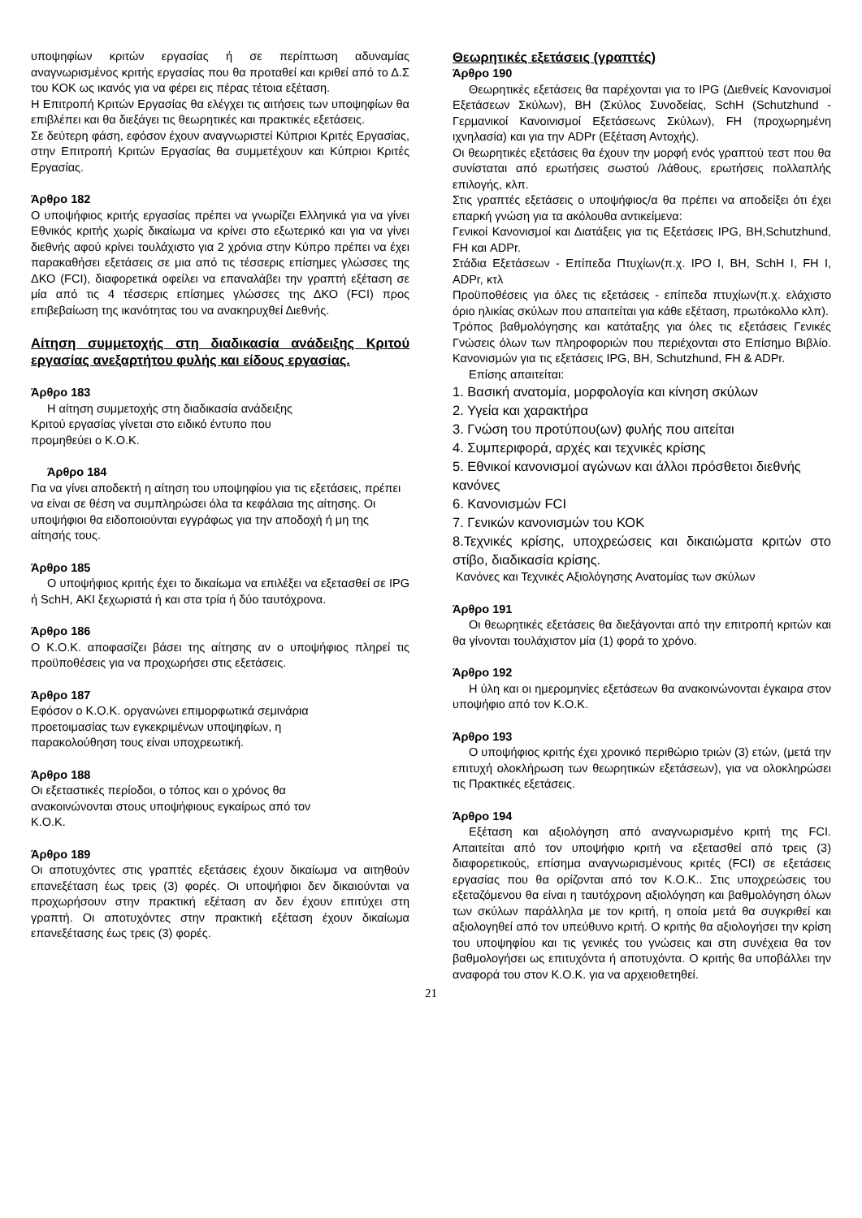υποψηφίων κριτών εργασίας ή σε περίπτωση αδυναμίας αναγνωρισμένος κριτής εργασίας που θα προταθεί και κριθεί από το Δ.Σ του ΚΟΚ ως ικανός για να φέρει εις πέρας τέτοια εξέταση.
Η Επιτροπή Κριτών Εργασίας θα ελέγχει τις αιτήσεις των υποψηφίων θα επιβλέπει και θα διεξάγει τις θεωρητικές και πρακτικές εξετάσεις.
Σε δεύτερη φάση, εφόσον έχουν αναγνωριστεί Κύπριοι Κριτές Εργασίας, στην Επιτροπή Κριτών Εργασίας θα συμμετέχουν και Κύπριοι Κριτές Εργασίας.
Άρθρο 182
Ο υποψήφιος κριτής εργασίας πρέπει να γνωρίζει Ελληνικά για να γίνει Εθνικός κριτής χωρίς δικαίωμα να κρίνει στο εξωτερικό και για να γίνει διεθνής αφού κρίνει τουλάχιστο για 2 χρόνια στην Κύπρο πρέπει να έχει παρακαθήσει εξετάσεις σε μια από τις τέσσερις επίσημες γλώσσες της ΔΚΟ (FCI), διαφορετικά οφείλει να επαναλάβει την γραπτή εξέταση σε μία από τις 4 τέσσερις επίσημες γλώσσες της ΔΚΟ (FCI) προς επιβεβαίωση της ικανότητας του να ανακηρυχθεί Διεθνής.
Αίτηση συμμετοχής στη διαδικασία ανάδειξης Κριτού εργασίας ανεξαρτήτου φυλής και είδους εργασίας.
Άρθρο 183
Η αίτηση συμμετοχής στη διαδικασία ανάδειξης
Κριτού εργασίας γίνεται στο ειδικό έντυπο που
προμηθεύει ο Κ.Ο.Κ.
Άρθρο 184
Για να γίνει αποδεκτή η αίτηση του υποψηφίου για τις εξετάσεις, πρέπει να είναι σε θέση να συμπληρώσει όλα τα κεφάλαια της αίτησης. Οι υποψήφιοι θα ειδοποιούνται εγγράφως για την αποδοχή ή μη της αίτησής τους.
Άρθρο 185
Ο υποψήφιος κριτής έχει το δικαίωμα να επιλέξει να εξετασθεί σε IPG ή SchH, ΑΚΙ ξεχωριστά ή και στα τρία ή δύο ταυτόχρονα.
Άρθρο 186
Ο Κ.Ο.Κ. αποφασίζει βάσει της αίτησης αν ο υποψήφιος πληρεί τις προϋποθέσεις για να προχωρήσει στις εξετάσεις.
Άρθρο 187
Εφόσον ο Κ.Ο.Κ. οργανώνει επιμορφωτικά σεμινάρια
προετοιμασίας των εγκεκριμένων υποψηφίων, η
παρακολούθηση τους είναι υποχρεωτική.
Άρθρο 188
Οι εξεταστικές περίοδοι, ο τόπος και ο χρόνος θα
ανακοινώνονται στους υποψήφιους εγκαίρως από τον
Κ.Ο.Κ.
Άρθρο 189
Οι αποτυχόντες στις γραπτές εξετάσεις έχουν δικαίωμα να αιτηθούν επανεξέταση έως τρεις (3) φορές. Οι υποψήφιοι δεν δικαιούνται να προχωρήσουν στην πρακτική εξέταση αν δεν έχουν επιτύχει στη γραπτή. Οι αποτυχόντες στην πρακτική εξέταση έχουν δικαίωμα επανεξέτασης έως τρεις (3) φορές.
Θεωρητικές εξετάσεις (γραπτές)
Άρθρο 190
Θεωρητικές εξετάσεις θα παρέχονται για το IPG (Διεθνείς Κανονισμοί Εξετάσεων Σκύλων), BH (Σκύλος Συνοδείας, SchH (Schutzhund - Γερμανικοί Κανοινισμοί Εξετάσεωνς Σκύλων), FH (προχωρημένη ιχνηλασία) και για την ADPr (Εξέταση Αντοχής).
Οι θεωρητικές εξετάσεις θα έχουν την μορφή ενός γραπτού τεστ που θα συνίσταται από ερωτήσεις σωστού /λάθους, ερωτήσεις πολλαπλής επιλογής, κλπ.
Στις γραπτές εξετάσεις ο υποψήφιος/α θα πρέπει να αποδείξει ότι έχει επαρκή γνώση για τα ακόλουθα αντικείμενα:
Γενικοί Κανονισμοί και Διατάξεις για τις Εξετάσεις IPG, BH,Schutzhund, FH και ADPr.
Στάδια Εξετάσεων - Επίπεδα Πτυχίων(π.χ. IPO I, BH, SchH I, FH I, ADPr, κτλ
Προϋποθέσεις για όλες τις εξετάσεις - επίπεδα πτυχίων(π.χ. ελάχιστο όριο ηλικίας σκύλων που απαιτείται για κάθε εξέταση, πρωτόκολλο κλπ).
Τρόπος βαθμολόγησης και κατάταξης για όλες τις εξετάσεις Γενικές Γνώσεις όλων των πληροφοριών που περιέχονται στο Επίσημο Βιβλίο. Κανονισμών για τις εξετάσεις IPG, BH, Schutzhund, FH & ADPr.
Επίσης απαιτείται:
1. Βασική ανατομία, μορφολογία και κίνηση σκύλων
2. Υγεία και χαρακτήρα
3. Γνώση του προτύπου(ων) φυλής που αιτείται
4. Συμπεριφορά, αρχές και τεχνικές κρίσης
5. Εθνικοί κανονισμοί αγώνων και άλλοι πρόσθετοι διεθνής κανόνες
6. Κανονισμών FCI
7. Γενικών κανονισμών του ΚΟΚ
8.Τεχνικές κρίσης, υποχρεώσεις και δικαιώματα κριτών στο στίβο, διαδικασία κρίσης.
Κανόνες και Τεχνικές Αξιολόγησης Ανατομίας των σκύλων
Άρθρο 191
Οι θεωρητικές εξετάσεις θα διεξάγονται από την επιτροπή κριτών και θα γίνονται τουλάχιστον μία (1) φορά το χρόνο.
Άρθρο 192
Η ύλη και οι ημερομηνίες εξετάσεων θα ανακοινώνονται έγκαιρα στον υποψήφιο από τον Κ.Ο.Κ.
Άρθρο 193
Ο υποψήφιος κριτής έχει χρονικό περιθώριο τριών (3) ετών, (μετά την επιτυχή ολοκλήρωση των θεωρητικών εξετάσεων), για να ολοκληρώσει τις Πρακτικές εξετάσεις.
Άρθρο 194
Εξέταση και αξιολόγηση από αναγνωρισμένο κριτή της FCI. Απαιτείται από τον υποψήφιο κριτή να εξετασθεί από τρεις (3) διαφορετικούς, επίσημα αναγνωρισμένους κριτές (FCI) σε εξετάσεις εργασίας που θα ορίζονται από τον Κ.Ο.Κ.. Στις υποχρεώσεις του εξεταζόμενου θα είναι η ταυτόχρονη αξιολόγηση και βαθμολόγηση όλων των σκύλων παράλληλα με τον κριτή, η οποία μετά θα συγκριθεί και αξιολογηθεί από τον υπεύθυνο κριτή. Ο κριτής θα αξιολογήσει την κρίση του υποψηφίου και τις γενικές του γνώσεις και στη συνέχεια θα τον βαθμολογήσει ως επιτυχόντα ή αποτυχόντα. Ο κριτής θα υποβάλλει την αναφορά του στον Κ.Ο.Κ. για να αρχειοθετηθεί.
21